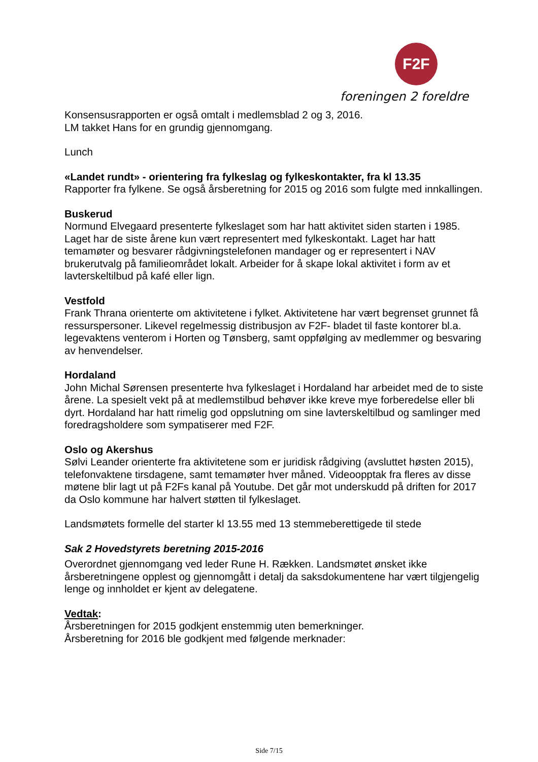F2F
foreningen 2 foreldre
Konsensusrapporten er også omtalt i medlemsblad 2 og 3, 2016.
LM takket Hans for en grundig gjennomgang.
Lunch
«Landet rundt» - orientering fra fylkeslag og fylkeskontakter, fra kl 13.35
Rapporter fra fylkene. Se også årsberetning for 2015 og 2016 som fulgte med innkallingen.
Buskerud
Normund Elvegaard presenterte fylkeslaget som har hatt aktivitet siden starten i 1985. Laget har de siste årene kun vært representert med fylkeskontakt. Laget har hatt temamøter og besvarer rådgivningstelefonen mandager og er representert i NAV brukerutvalg på familieområdet lokalt. Arbeider for å skape lokal aktivitet i form av et lavterskeltilbud på kafé eller lign.
Vestfold
Frank Thrana orienterte om aktivitetene i fylket. Aktivitetene har vært begrenset grunnet få ressurspersoner. Likevel regelmessig distribusjon av F2F- bladet til faste kontorer bl.a. legevaktens venterom i Horten og Tønsberg, samt oppfølging av medlemmer og besvaring av henvendelser.
Hordaland
John Michal Sørensen presenterte hva fylkeslaget i Hordaland har arbeidet med de to siste årene. La spesielt vekt på at medlemstilbud behøver ikke kreve mye forberedelse eller bli dyrt. Hordaland har hatt rimelig god oppslutning om sine lavterskeltilbud og samlinger med foredragsholdere som sympatiserer med F2F.
Oslo og Akershus
Sølvi Leander orienterte fra aktivitetene som er juridisk rådgiving (avsluttet høsten 2015), telefonvaktene tirsdagene, samt temamøter hver måned. Videoopptak fra fleres av disse møtene blir lagt ut på F2Fs kanal på Youtube. Det går mot underskudd på driften for 2017 da Oslo kommune har halvert støtten til fylkeslaget.
Landsmøtets formelle del starter kl 13.55 med 13 stemmeberettigede til stede
Sak 2 Hovedstyrets beretning 2015-2016
Overordnet gjennomgang ved leder Rune H. Rækken. Landsmøtet ønsket ikke årsberetningene opplest og gjennomgått i detalj da saksdokumentene har vært tilgjengelig lenge og innholdet er kjent av delegatene.
Vedtak:
Årsberetningen for 2015 godkjent enstemmig uten bemerkninger.
Årsberetning for 2016 ble godkjent med følgende merknader:
Side 7/15